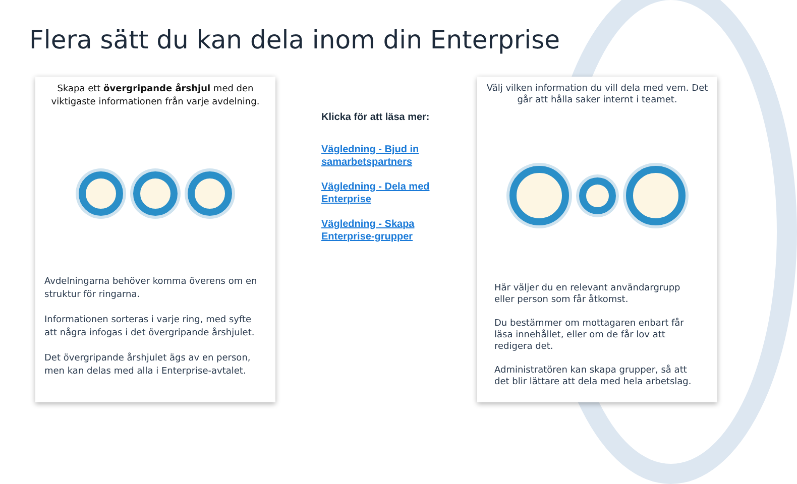Flera sätt du kan dela inom din Enterprise
Skapa ett övergripande årshjul med den viktigaste informationen från varje avdelning.
Avdelningarna behöver komma överens om en struktur för ringarna.
Informationen sorteras i varje ring, med syfte att några infogas i det övergripande årshjulet.
Det övergripande årshjulet ägs av en person, men kan delas med alla i Enterprise-avtalet.
Klicka för att läsa mer:
Vägledning - Bjud in
samarbetspartners
Vägledning - Dela med
Enterprise
Vägledning - Skapa
Enterprise-grupper
Välj vilken information du vill dela med vem. Det går att hålla saker internt i teamet.
Här väljer du en relevant användargrupp eller person som får åtkomst.
Du bestämmer om mottagaren enbart får läsa innehållet, eller om de får lov att redigera det.
Administratören kan skapa grupper, så att det blir lättare att dela med hela arbetslag.